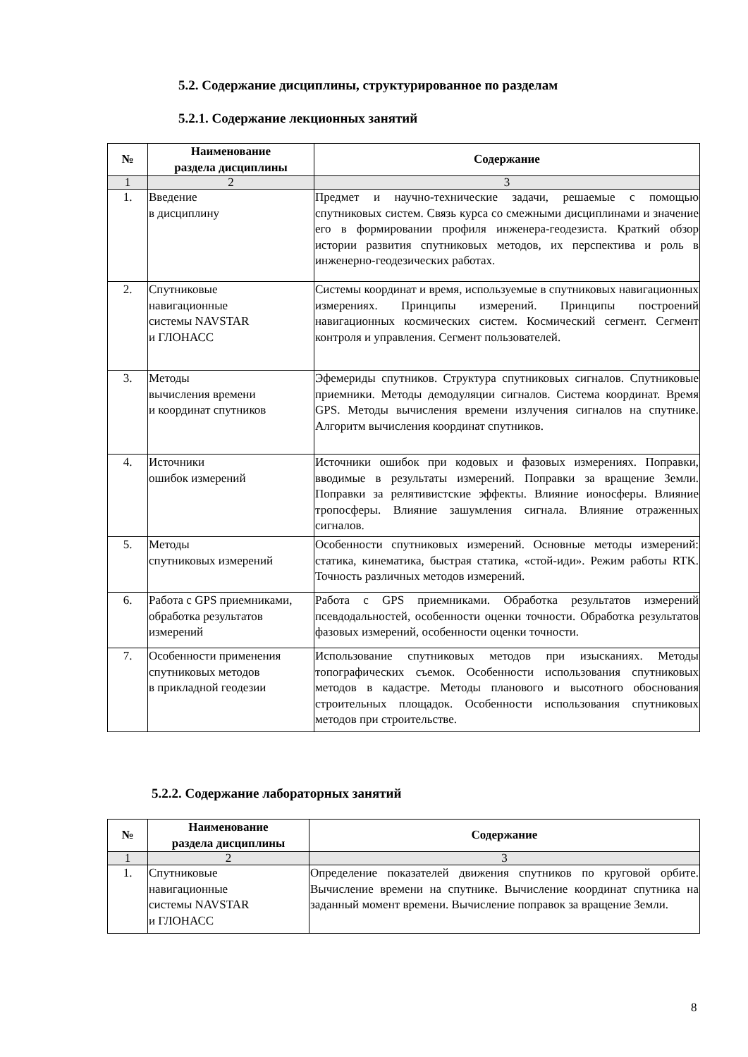5.2. Содержание дисциплины, структурированное по разделам
5.2.1. Содержание лекционных занятий
| № | Наименование раздела дисциплины | Содержание |
| --- | --- | --- |
| 1 | 2 | 3 |
| 1. | Введение в дисциплину | Предмет и научно-технические задачи, решаемые с помощью спутниковых систем. Связь курса со смежными дисциплинами и значение его в формировании профиля инженера-геодезиста. Краткий обзор истории развития спутниковых методов, их перспектива и роль в инженерно-геодезических работах. |
| 2. | Спутниковые навигационные системы NAVSTAR и ГЛОНАСС | Системы координат и время, используемые в спутниковых навигационных измерениях. Принципы измерений. Принципы построений навигационных космических систем. Космический сегмент. Сегмент контроля и управления. Сегмент пользователей. |
| 3. | Методы вычисления времени и координат спутников | Эфемериды спутников. Структура спутниковых сигналов. Спутниковые приемники. Методы демодуляции сигналов. Система координат. Время GPS. Методы вычисления времени излучения сигналов на спутнике. Алгоритм вычисления координат спутников. |
| 4. | Источники ошибок измерений | Источники ошибок при кодовых и фазовых измерениях. Поправки, вводимые в результаты измерений. Поправки за вращение Земли. Поправки за релятивистские эффекты. Влияние ионосферы. Влияние тропосферы. Влияние зашумления сигнала. Влияние отраженных сигналов. |
| 5. | Методы спутниковых измерений | Особенности спутниковых измерений. Основные методы измерений: статика, кинематика, быстрая статика, «стой-иди». Режим работы RTK. Точность различных методов измерений. |
| 6. | Работа с GPS приемниками, обработка результатов измерений | Работа с GPS приемниками. Обработка результатов измерений псевдодальностей, особенности оценки точности. Обработка результатов фазовых измерений, особенности оценки точности. |
| 7. | Особенности применения спутниковых методов в прикладной геодезии | Использование спутниковых методов при изысканиях. Методы топографических съемок. Особенности использования спутниковых методов в кадастре. Методы планового и высотного обоснования строительных площадок. Особенности использования спутниковых методов при строительстве. |
5.2.2. Содержание лабораторных занятий
| № | Наименование раздела дисциплины | Содержание |
| --- | --- | --- |
| 1 | 2 | 3 |
| 1. | Спутниковые навигационные системы NAVSTAR и ГЛОНАСС | Определение показателей движения спутников по круговой орбите. Вычисление времени на спутнике. Вычисление координат спутника на заданный момент времени. Вычисление поправок за вращение Земли. |
8